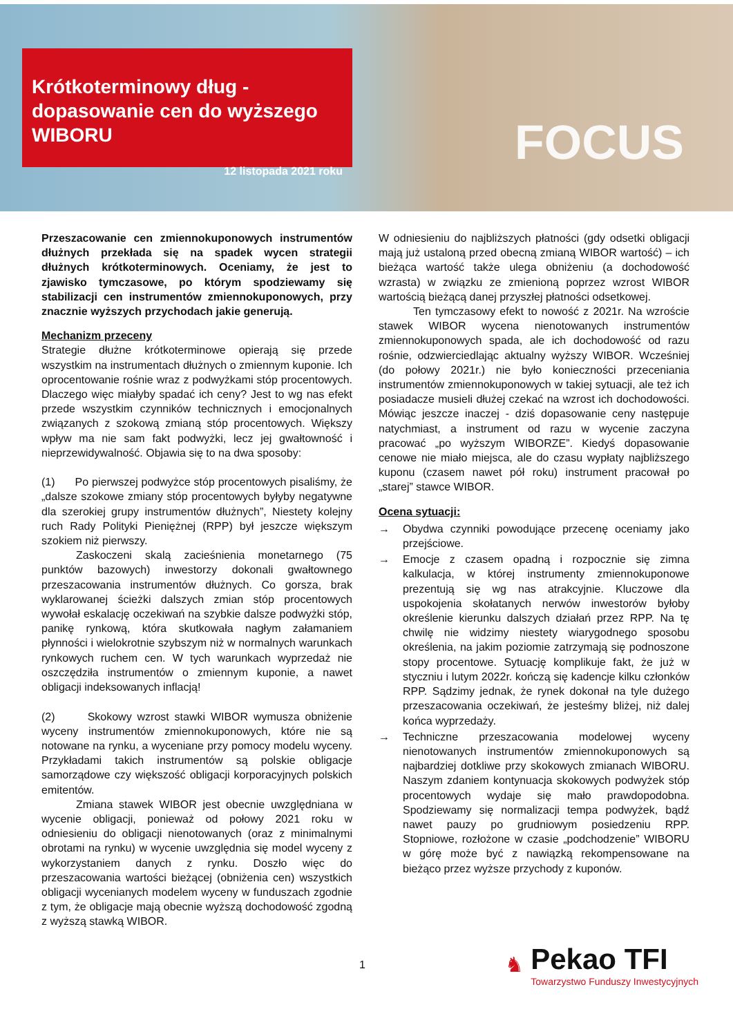Krótkoterminowy dług - dopasowanie cen do wyższego WIBORU
12 listopada 2021 roku
FOCUS
Przeszacowanie cen zmiennokuponowych instrumentów dłużnych przekłada się na spadek wycen strategii dłużnych krótkoterminowych. Oceniamy, że jest to zjawisko tymczasowe, po którym spodziewamy się stabilizacji cen instrumentów zmiennokuponowych, przy znacznie wyższych przychodach jakie generują.
Mechanizm przeceny
Strategie dłużne krótkoterminowe opierają się przede wszystkim na instrumentach dłużnych o zmiennym kuponie. Ich oprocentowanie rośnie wraz z podwyżkami stóp procentowych. Dlaczego więc miałyby spadać ich ceny? Jest to wg nas efekt przede wszystkim czynników technicznych i emocjonalnych związanych z szokową zmianą stóp procentowych. Większy wpływ ma nie sam fakt podwyżki, lecz jej gwałtowność i nieprzewidywalność. Objawia się to na dwa sposoby:
(1) Po pierwszej podwyżce stóp procentowych pisaliśmy, że „dalsze szokowe zmiany stóp procentowych byłyby negatywne dla szerokiej grupy instrumentów dłużnych”, Niestety kolejny ruch Rady Polityki Pieniężnej (RPP) był jeszcze większym szokiem niż pierwszy.
Zaskoczeni skalą zacieśnienia monetarnego (75 punktów bazowych) inwestorzy dokonali gwałtownego przeszacowania instrumentów dłużnych. Co gorsza, brak wyklarowanej ścieżki dalszych zmian stóp procentowych wywołał eskalację oczekiwań na szybkie dalsze podwyżki stóp, panikę rynkową, która skutkowała nagłym załamaniem płynności i wielokrotnie szybszym niż w normalnych warunkach rynkowych ruchem cen. W tych warunkach wyprzedaż nie oszczędziła instrumentów o zmiennym kuponie, a nawet obligacji indeksowanych inflacją!
(2) Skokowy wzrost stawki WIBOR wymusza obniżenie wyceny instrumentów zmiennokuponowych, które nie są notowane na rynku, a wyceniane przy pomocy modelu wyceny. Przykładami takich instrumentów są polskie obligacje samorządowe czy większość obligacji korporacyjnych polskich emitentów.
Zmiana stawek WIBOR jest obecnie uwzględniana w wycenie obligacji, ponieważ od połowy 2021 roku w odniesieniu do obligacji nienotowanych (oraz z minimalnymi obrotami na rynku) w wycenie uwzględnia się model wyceny z wykorzystaniem danych z rynku. Doszło więc do przeszacowania wartości bieżącej (obniżenia cen) wszystkich obligacji wycenianych modelem wyceny w funduszach zgodnie z tym, że obligacje mają obecnie wyższą dochodowość zgodną z wyższą stawką WIBOR.
W odniesieniu do najbliższych płatności (gdy odsetki obligacji mają już ustaloną przed obecną zmianą WIBOR wartość) – ich bieżąca wartość także ulega obniżeniu (a dochodowość wzrasta) w związku ze zmienioną poprzez wzrost WIBOR wartością bieżącą danej przyszłej płatności odsetkowej.
Ten tymczasowy efekt to nowość z 2021r. Na wzroście stawek WIBOR wycena nienotowanych instrumentów zmiennokuponowych spada, ale ich dochodowość od razu rośnie, odzwierciedlając aktualny wyższy WIBOR. Wcześniej (do połowy 2021r.) nie było konieczności przeceniania instrumentów zmiennokuponowych w takiej sytuacji, ale też ich posiadacze musieli dłużej czekać na wzrost ich dochodowości. Mówiąc jeszcze inaczej - dziś dopasowanie ceny następuje natychmiast, a instrument od razu w wycenie zaczyna pracować „po wyższym WIBORZE”. Kiedyś dopasowanie cenowe nie miało miejsca, ale do czasu wypłaty najbliższego kuponu (czasem nawet pół roku) instrument pracował po „starej” stawce WIBOR.
Ocena sytuacji:
→ Obydwa czynniki powodujące przecenę oceniamy jako przejściowe.
→ Emocje z czasem opadną i rozpocznie się zimna kalkulacja, w której instrumenty zmiennokuponowe prezentują się wg nas atrakcyjnie. Kluczowe dla uspokojenia skołatanych nerwów inwestorów byłoby określenie kierunku dalszych działań przez RPP. Na tę chwilę nie widzimy niestety wiarygodnego sposobu określenia, na jakim poziomie zatrzymają się podnoszone stopy procentowe. Sytuację komplikuje fakt, że już w styczniu i lutym 2022r. kończą się kadencje kilku członków RPP. Sądzimy jednak, że rynek dokonał na tyle dużego przeszacowania oczekiwań, że jesteśmy bliżej, niż dalej końca wyprzedaży.
→ Techniczne przeszacowania modelowej wyceny nienotowanych instrumentów zmiennokuponowych są najbardziej dotkliwe przy skokowych zmianach WIBORU. Naszym zdaniem kontynuacja skokowych podwyżek stóp procentowych wydaje się mało prawdopodobna. Spodziewamy się normalizacji tempa podwyżek, bądź nawet pauzy po grudniowym posiedzeniu RPP. Stopniowe, rozłożone w czasie „podchodzenie” WIBORU w górę może być z nawiązką rekompensowane na bieżąco przez wyższe przychody z kuponów.
1
♞
Pekao TFI
Towarzystwo Funduszy Inwestycyjnych